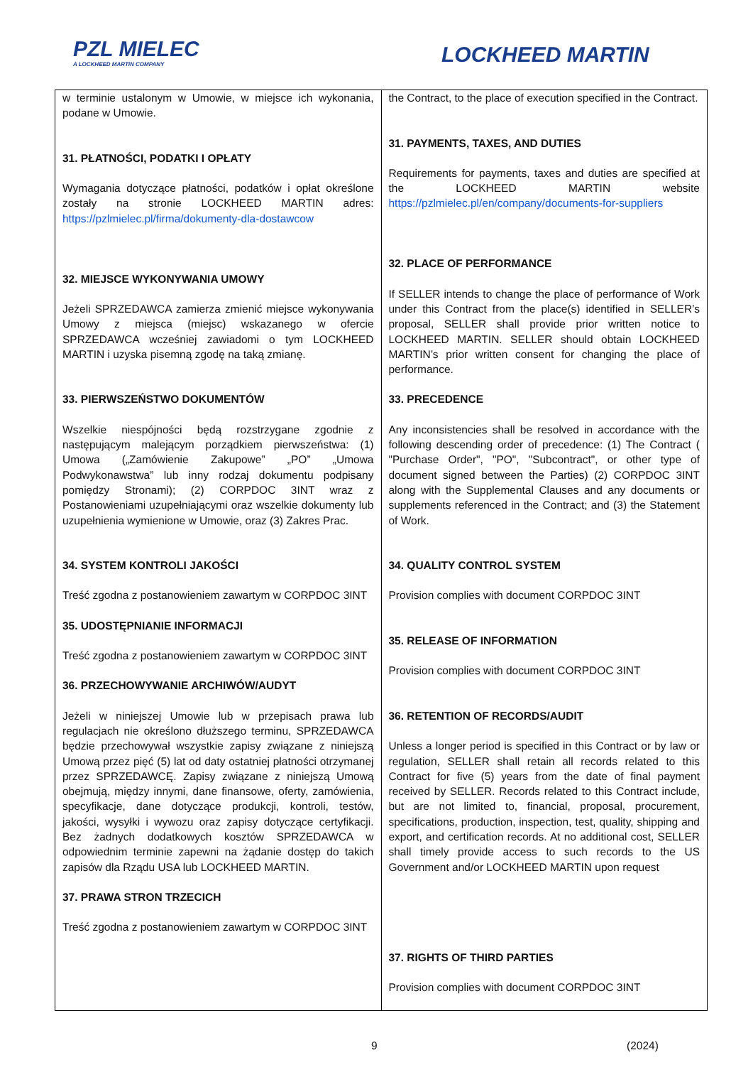PZL MIELEC
A LOCKHEED MARTIN COMPANY
LOCKHEED MARTIN
| w terminie ustalonym w Umowie, w miejsce ich wykonania, podane w Umowie. 31. PŁATNOŚCI, PODATKI I OPŁATY Wymagania dotyczące płatności, podatków i opłat określone zostały na stronie LOCKHEED MARTIN adres: https://pzlmielec.pl/firma/dokumenty-dla-dostawcow 32. MIEJSCE WYKONYWANIA UMOWY Jeżeli SPRZEDAWCA zamierza zmienić miejsce wykonywania Umowy z miejsca (miejsc) wskazanego w ofercie SPRZEDAWCA wcześniej zawiadomi o tym LOCKHEED MARTIN i uzyska pisemną zgodę na taką zmianę. 33. PIERWSZEŃSTWO DOKUMENTÓW Wszelkie niespójności będą rozstrzygane zgodnie z następującym malejącym porządkiem pierwszeństwa: (1) Umowa („Zamówienie Zakupowe” „PO” „Umowa Podwykonawstwa” lub inny rodzaj dokumentu podpisany pomiędzy Stronami); (2) CORPDOC 3INT wraz z Postanowieniami uzupełniającymi oraz wszelkie dokumenty lub uzupełnienia wymienione w Umowie, oraz (3) Zakres Prac. 34. SYSTEM KONTROLI JAKOŚCI Treść zgodna z postanowieniem zawartym w CORPDOC 3INT 35. UDOSTĘPNIANIE INFORMACJI Treść zgodna z postanowieniem zawartym w CORPDOC 3INT 36. PRZECHOWYWANIE ARCHIWÓW/AUDYT Jeżeli w niniejszej Umowie lub w przepisach prawa lub regulacjach nie określono dłuższego terminu, SPRZEDAWCA będzie przechowywał wszystkie zapisy związane z niniejszą Umową przez pięć (5) lat od daty ostatniej płatności otrzymanej przez SPRZEDAWCĘ. Zapisy związane z niniejszą Umową obejmują, między innymi, dane finansowe, oferty, zamówienia, specyfikacje, dane dotyczące produkcji, kontroli, testów, jakości, wysyłki i wywozu oraz zapisy dotyczące certyfikacji. Bez żadnych dodatkowych kosztów SPRZEDAWCA w odpowiednim terminie zapewni na żądanie dostęp do takich zapisów dla Rządu USA lub LOCKHEED MARTIN. 37. PRAWA STRON TRZECICH Treść zgodna z postanowieniem zawartym w CORPDOC 3INT | the Contract, to the place of execution specified in the Contract. 31. PAYMENTS, TAXES, AND DUTIES Requirements for payments, taxes and duties are specified at the LOCKHEED MARTIN website https://pzlmielec.pl/en/company/documents-for-suppliers 32. PLACE OF PERFORMANCE If SELLER intends to change the place of performance of Work under this Contract from the place(s) identified in SELLER’s proposal, SELLER shall provide prior written notice to LOCKHEED MARTIN. SELLER should obtain LOCKHEED MARTIN’s prior written consent for changing the place of performance. 33. PRECEDENCE Any inconsistencies shall be resolved in accordance with the following descending order of precedence: (1) The Contract ( "Purchase Order", "PO", "Subcontract", or other type of document signed between the Parties) (2) CORPDOC 3INT along with the Supplemental Clauses and any documents or supplements referenced in the Contract; and (3) the Statement of Work. 34. QUALITY CONTROL SYSTEM Provision complies with document CORPDOC 3INT 35. RELEASE OF INFORMATION Provision complies with document CORPDOC 3INT 36. RETENTION OF RECORDS/AUDIT Unless a longer period is specified in this Contract or by law or regulation, SELLER shall retain all records related to this Contract for five (5) years from the date of final payment received by SELLER. Records related to this Contract include, but are not limited to, financial, proposal, procurement, specifications, production, inspection, test, quality, shipping and export, and certification records. At no additional cost, SELLER shall timely provide access to such records to the US Government and/or LOCKHEED MARTIN upon request 37. RIGHTS OF THIRD PARTIES Provision complies with document CORPDOC 3INT |
9 (2024)